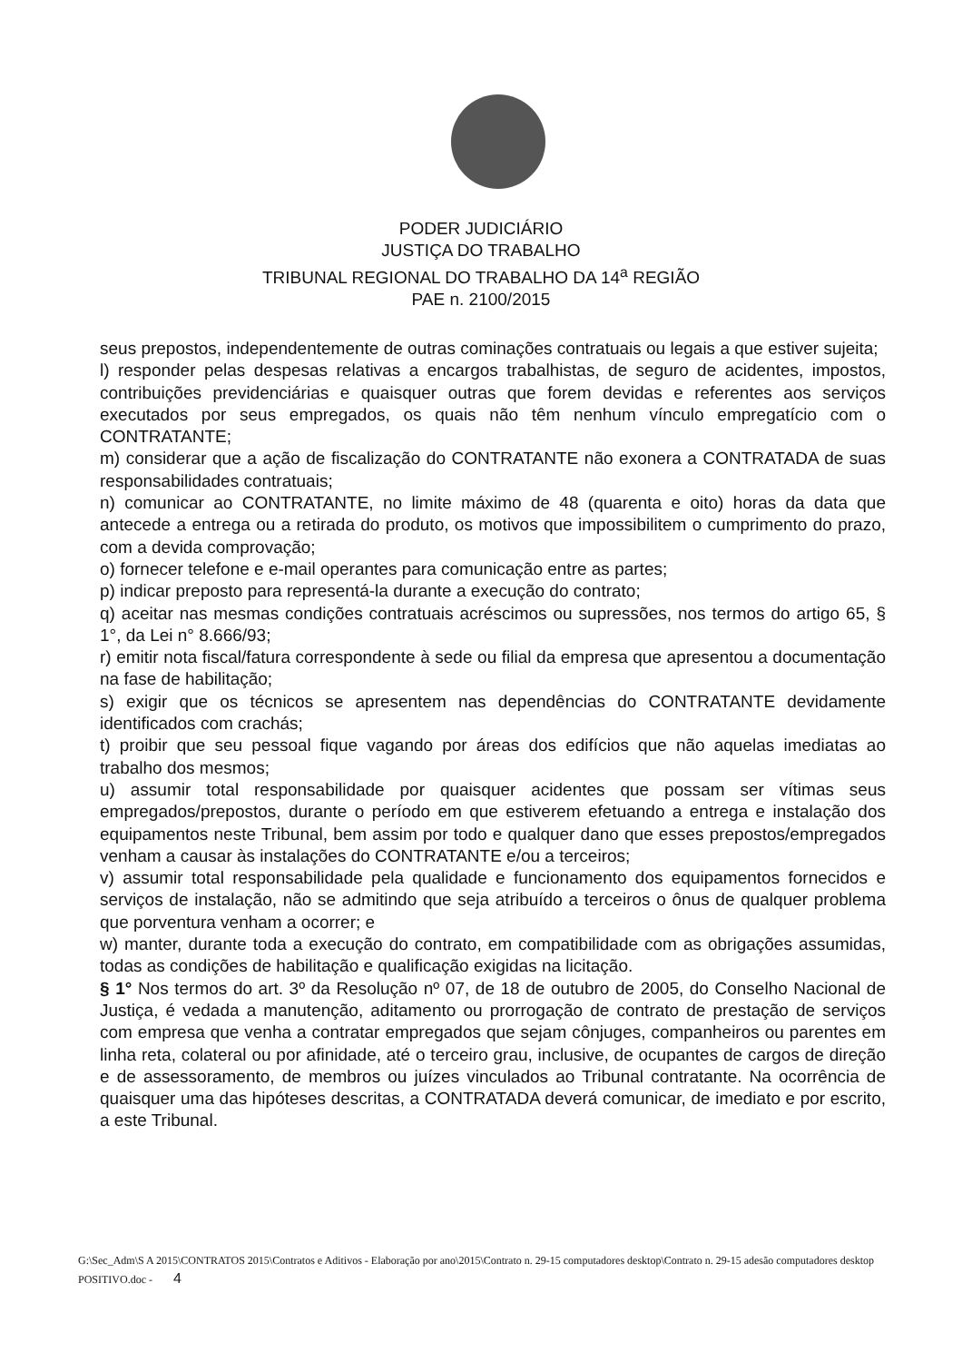PODER JUDICIÁRIO
JUSTIÇA DO TRABALHO
TRIBUNAL REGIONAL DO TRABALHO DA 14<sup>a</sup> REGIÃO
PAE n. 2100/2015
seus prepostos, independentemente de outras cominações contratuais ou legais a que estiver sujeita;
l) responder pelas despesas relativas a encargos trabalhistas, de seguro de acidentes, impostos, contribuições previdenciárias e quaisquer outras que forem devidas e referentes aos serviços executados por seus empregados, os quais não têm nenhum vínculo empregatício com o CONTRATANTE;
m) considerar que a ação de fiscalização do CONTRATANTE não exonera a CONTRATADA de suas responsabilidades contratuais;
n) comunicar ao CONTRATANTE, no limite máximo de 48 (quarenta e oito) horas da data que antecede a entrega ou a retirada do produto, os motivos que impossibilitem o cumprimento do prazo, com a devida comprovação;
o) fornecer telefone e e-mail operantes para comunicação entre as partes;
p) indicar preposto para representá-la durante a execução do contrato;
q) aceitar nas mesmas condições contratuais acréscimos ou supressões, nos termos do artigo 65, § 1°, da Lei n° 8.666/93;
r) emitir nota fiscal/fatura correspondente à sede ou filial da empresa que apresentou a documentação na fase de habilitação;
s) exigir que os técnicos se apresentem nas dependências do CONTRATANTE devidamente identificados com crachás;
t) proibir que seu pessoal fique vagando por áreas dos edifícios que não aquelas imediatas ao trabalho dos mesmos;
u) assumir total responsabilidade por quaisquer acidentes que possam ser vítimas seus empregados/prepostos, durante o período em que estiverem efetuando a entrega e instalação dos equipamentos neste Tribunal, bem assim por todo e qualquer dano que esses prepostos/empregados venham a causar às instalações do CONTRATANTE e/ou a terceiros;
v) assumir total responsabilidade pela qualidade e funcionamento dos equipamentos fornecidos e serviços de instalação, não se admitindo que seja atribuído a terceiros o ônus de qualquer problema que porventura venham a ocorrer; e
w) manter, durante toda a execução do contrato, em compatibilidade com as obrigações assumidas, todas as condições de habilitação e qualificação exigidas na licitação.
§ 1° Nos termos do art. 3º da Resolução nº 07, de 18 de outubro de 2005, do Conselho Nacional de Justiça, é vedada a manutenção, aditamento ou prorrogação de contrato de prestação de serviços com empresa que venha a contratar empregados que sejam cônjuges, companheiros ou parentes em linha reta, colateral ou por afinidade, até o terceiro grau, inclusive, de ocupantes de cargos de direção e de assessoramento, de membros ou juízes vinculados ao Tribunal contratante. Na ocorrência de quaisquer uma das hipóteses descritas, a CONTRATADA deverá comunicar, de imediato e por escrito, a este Tribunal.
G:\Sec_Adm\S A 2015\CONTRATOS 2015\Contratos e Aditivos - Elaboração por ano\2015\Contrato n. 29-15 computadores desktop\Contrato n. 29-15 adesão computadores desktop POSITIVO.doc - 4